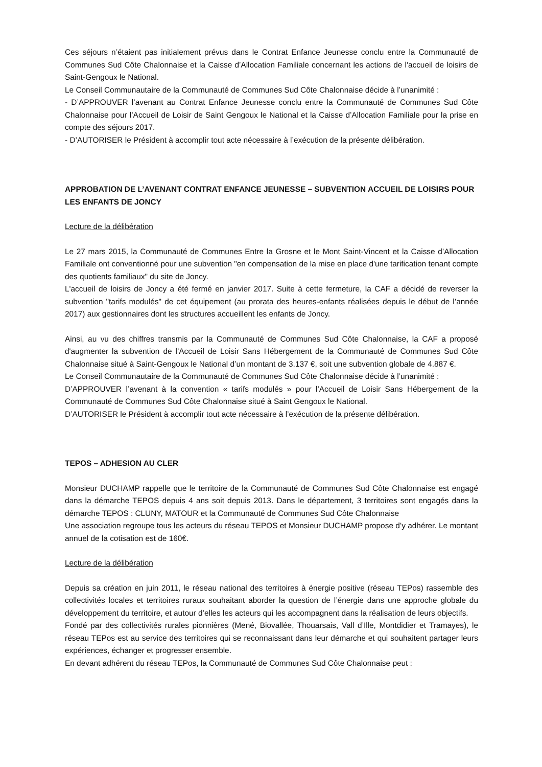Ces séjours n’étaient pas initialement prévus dans le Contrat Enfance Jeunesse conclu entre la Communauté de Communes Sud Côte Chalonnaise et la Caisse d’Allocation Familiale concernant les actions de l'accueil de loisirs de Saint-Gengoux le National.
Le Conseil Communautaire de la Communauté de Communes Sud Côte Chalonnaise décide à l’unanimité :
- D’APPROUVER l’avenant au Contrat Enfance Jeunesse conclu entre la Communauté de Communes Sud Côte Chalonnaise pour l’Accueil de Loisir de Saint Gengoux le National et la Caisse d’Allocation Familiale pour la prise en compte des séjours 2017.
- D’AUTORISER le Président à accomplir tout acte nécessaire à l’exécution de la présente délibération.
APPROBATION DE L’AVENANT CONTRAT ENFANCE JEUNESSE – SUBVENTION ACCUEIL DE LOISIRS POUR LES ENFANTS DE JONCY
Lecture de la délibération
Le 27 mars 2015, la Communauté de Communes Entre la Grosne et le Mont Saint-Vincent et la Caisse d’Allocation Familiale ont conventionné pour une subvention "en compensation de la mise en place d'une tarification tenant compte des quotients familiaux" du site de Joncy.
L'accueil de loisirs de Joncy a été fermé en janvier 2017. Suite à cette fermeture, la CAF a décidé de reverser la subvention "tarifs modulés" de cet équipement (au prorata des heures-enfants réalisées depuis le début de l’année 2017) aux gestionnaires dont les structures accueillent les enfants de Joncy.
Ainsi, au vu des chiffres transmis par la Communauté de Communes Sud Côte Chalonnaise, la CAF a proposé d'augmenter la subvention de l’Accueil de Loisir Sans Hébergement de la Communauté de Communes Sud Côte Chalonnaise situé à Saint-Gengoux le National d’un montant de 3.137 €, soit une subvention globale de 4.887 €.
Le Conseil Communautaire de la Communauté de Communes Sud Côte Chalonnaise décide à l’unanimité :
D’APPROUVER l’avenant à la convention « tarifs modulés » pour l’Accueil de Loisir Sans Hébergement de la Communauté de Communes Sud Côte Chalonnaise situé à Saint Gengoux le National.
D’AUTORISER le Président à accomplir tout acte nécessaire à l’exécution de la présente délibération.
TEPOS – ADHESION AU CLER
Monsieur DUCHAMP rappelle que le territoire de la Communauté de Communes Sud Côte Chalonnaise est engagé dans la démarche TEPOS depuis 4 ans soit depuis 2013. Dans le département, 3 territoires sont engagés dans la démarche TEPOS : CLUNY, MATOUR et la Communauté de Communes Sud Côte Chalonnaise
Une association regroupe tous les acteurs du réseau TEPOS et Monsieur DUCHAMP propose d’y adhérer. Le montant annuel de la cotisation est de 160€.
Lecture de la délibération
Depuis sa création en juin 2011, le réseau national des territoires à énergie positive (réseau TEPos) rassemble des collectivités locales et territoires ruraux souhaitant aborder la question de l’énergie dans une approche globale du développement du territoire, et autour d’elles les acteurs qui les accompagnent dans la réalisation de leurs objectifs.
Fondé par des collectivités rurales pionnières (Mené, Biovallée, Thouarsais, Vall d’Ille, Montdidier et Tramayes), le réseau TEPos est au service des territoires qui se reconnaissant dans leur démarche et qui souhaitent partager leurs expériences, échanger et progresser ensemble.
En devant adhérent du réseau TEPos, la Communauté de Communes Sud Côte Chalonnaise peut :